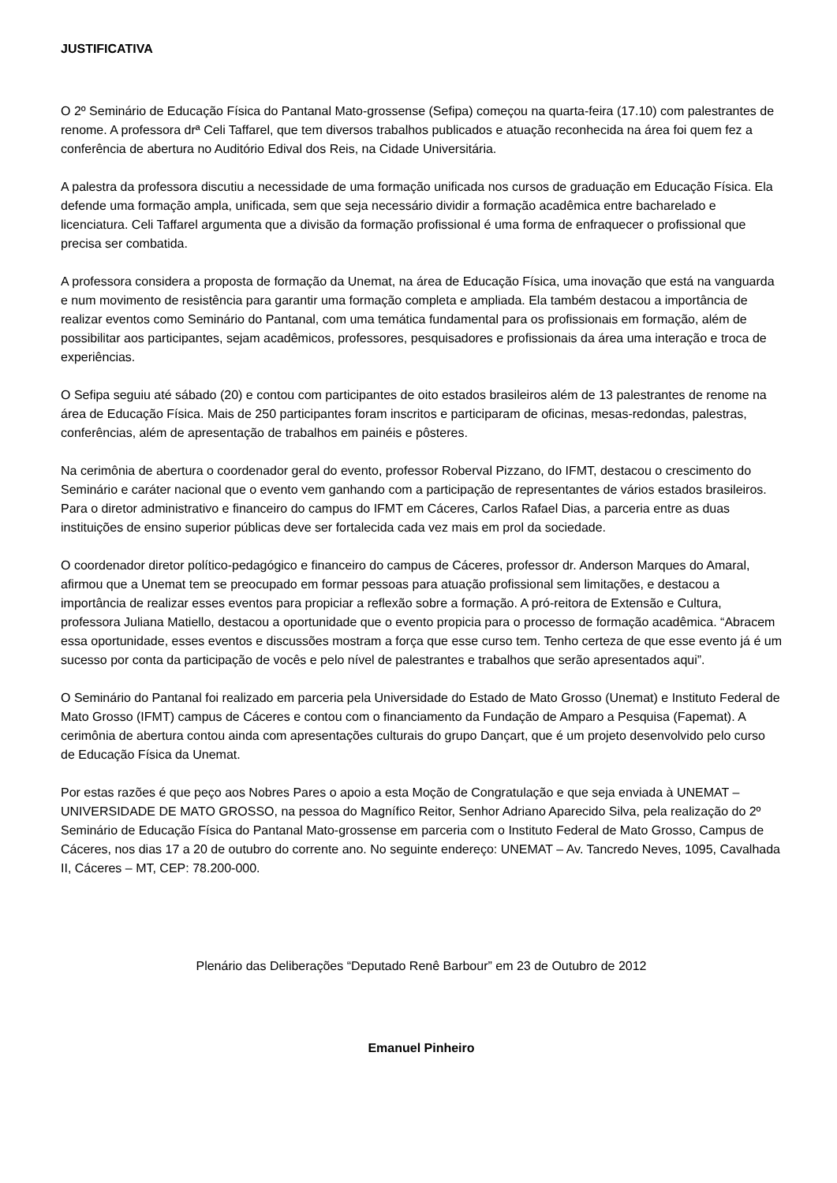JUSTIFICATIVA
O 2º Seminário de Educação Física do Pantanal Mato-grossense (Sefipa) começou na quarta-feira (17.10) com palestrantes de renome. A professora drª Celi Taffarel, que tem diversos trabalhos publicados e atuação reconhecida na área foi quem fez a conferência de abertura no Auditório Edival dos Reis, na Cidade Universitária.
A palestra da professora discutiu a necessidade de uma formação unificada nos cursos de graduação em Educação Física. Ela defende uma formação ampla, unificada, sem que seja necessário dividir a formação acadêmica entre bacharelado e licenciatura. Celi Taffarel argumenta que a divisão da formação profissional é uma forma de enfraquecer o profissional que precisa ser combatida.
A professora considera a proposta de formação da Unemat, na área de Educação Física, uma inovação que está na vanguarda e num movimento de resistência para garantir uma formação completa e ampliada. Ela também destacou a importância de realizar eventos como Seminário do Pantanal, com uma temática fundamental para os profissionais em formação, além de possibilitar aos participantes, sejam acadêmicos, professores, pesquisadores e profissionais da área uma interação e troca de experiências.
O Sefipa seguiu até sábado (20) e contou com participantes de oito estados brasileiros além de 13 palestrantes de renome na área de Educação Física. Mais de 250 participantes foram inscritos e participaram de oficinas, mesas-redondas, palestras, conferências, além de apresentação de trabalhos em painéis e pôsteres.
Na cerimônia de abertura o coordenador geral do evento, professor Roberval Pizzano, do IFMT, destacou o crescimento do Seminário e caráter nacional que o evento vem ganhando com a participação de representantes de vários estados brasileiros. Para o diretor administrativo e financeiro do campus do IFMT em Cáceres, Carlos Rafael Dias, a parceria entre as duas instituições de ensino superior públicas deve ser fortalecida cada vez mais em prol da sociedade.
O coordenador diretor político-pedagógico e financeiro do campus de Cáceres, professor dr. Anderson Marques do Amaral, afirmou que a Unemat tem se preocupado em formar pessoas para atuação profissional sem limitações, e destacou a importância de realizar esses eventos para propiciar a reflexão sobre a formação. A pró-reitora de Extensão e Cultura, professora Juliana Matiello, destacou a oportunidade que o evento propicia para o processo de formação acadêmica. “Abracem essa oportunidade, esses eventos e discussões mostram a força que esse curso tem. Tenho certeza de que esse evento já é um sucesso por conta da participação de vocês e pelo nível de palestrantes e trabalhos que serão apresentados aqui”.
O Seminário do Pantanal foi realizado em parceria pela Universidade do Estado de Mato Grosso (Unemat) e Instituto Federal de Mato Grosso (IFMT) campus de Cáceres e contou com o financiamento da Fundação de Amparo a Pesquisa (Fapemat). A cerimônia de abertura contou ainda com apresentações culturais do grupo Dançart, que é um projeto desenvolvido pelo curso de Educação Física da Unemat.
Por estas razões é que peço aos Nobres Pares o apoio a esta Moção de Congratulação e que seja enviada à UNEMAT – UNIVERSIDADE DE MATO GROSSO, na pessoa do Magnífico Reitor, Senhor Adriano Aparecido Silva, pela realização do 2º Seminário de Educação Física do Pantanal Mato-grossense em parceria com o Instituto Federal de Mato Grosso, Campus de Cáceres, nos dias 17 a 20 de outubro do corrente ano. No seguinte endereço: UNEMAT – Av. Tancredo Neves, 1095, Cavalhada II, Cáceres – MT, CEP: 78.200-000.
Plenário das Deliberações “Deputado Renê Barbour” em 23 de Outubro de 2012
Emanuel Pinheiro